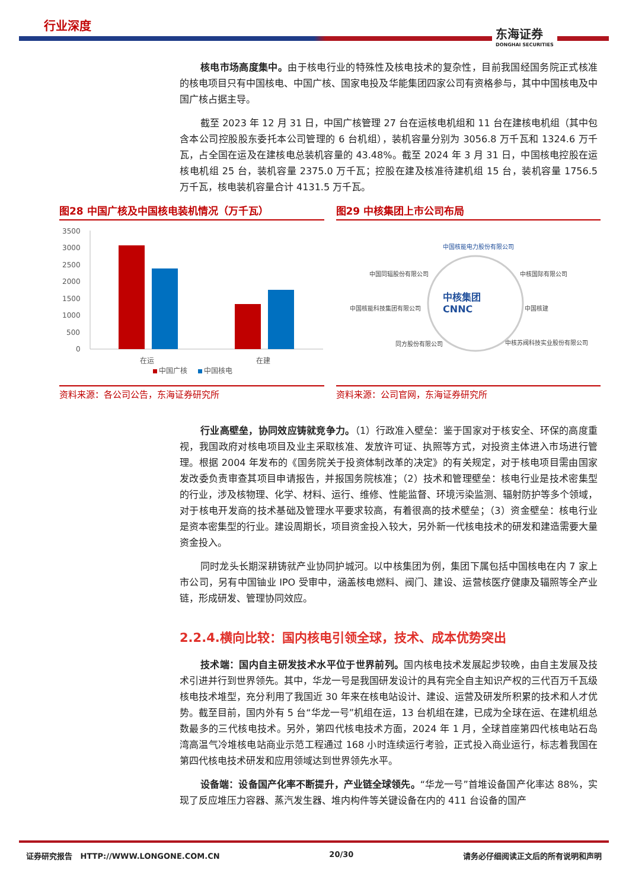行业深度
东海证券
DONGHAI SECURITIES
核电市场高度集中。由于核电行业的特殊性及核电技术的复杂性，目前我国经国务院正式核准的核电项目只有中国核电、中国广核、国家电投及华能集团四家公司有资格参与，其中中国核电及中国广核占据主导。
截至 2023 年 12 月 31 日，中国广核管理 27 台在运核电机组和 11 台在建核电机组（其中包含本公司控股股东委托本公司管理的 6 台机组），装机容量分别为 3056.8 万千瓦和 1324.6 万千瓦，占全国在运及在建核电总装机容量的 43.48%。截至 2024 年 3 月 31 日，中国核电控股在运核电机组 25 台，装机容量 2375.0 万千瓦；控股在建及核准待建机组 15 台，装机容量 1756.5 万千瓦，核电装机容量合计 4131.5 万千瓦。
图28 中国广核及中国核电装机情况（万千瓦）
3500
3000
2500
2000
1500
1000
500
0
在运
在建
中国广核
中国核电
资料来源：各公司公告，东海证券研究所
图29 中核集团上市公司布局
中核集团
CNNC
中国核能电力股份有限公司
中国同辐股份有限公司
中核国际有限公司
中国核能科技集团有限公司
中国核建
同方股份有限公司
中核苏阀科技实业股份有限公司
资料来源：公司官网，东海证券研究所
行业高壁垒，协同效应铸就竞争力。（1）行政准入壁垒：鉴于国家对于核安全、环保的高度重视，我国政府对核电项目及业主采取核准、发放许可证、执照等方式，对投资主体进入市场进行管理。根据 2004 年发布的《国务院关于投资体制改革的决定》的有关规定，对于核电项目需由国家发改委负责审查其项目申请报告，并报国务院核准；（2）技术和管理壁垒：核电行业是技术密集型的行业，涉及核物理、化学、材料、运行、维修、性能监督、环境污染监测、辐射防护等多个领域，对于核电开发商的技术基础及管理水平要求较高，有着很高的技术壁垒；（3）资金壁垒：核电行业是资本密集型的行业。建设周期长，项目资金投入较大，另外新一代核电技术的研发和建造需要大量资金投入。
同时龙头长期深耕铸就产业协同护城河。以中核集团为例，集团下属包括中国核电在内 7 家上市公司，另有中国铀业 IPO 受审中，涵盖核电燃料、阀门、建设、运营核医疗健康及辐照等全产业链，形成研发、管理协同效应。
2.2.4.横向比较：国内核电引领全球，技术、成本优势突出
技术端：国内自主研发技术水平位于世界前列。国内核电技术发展起步较晚，由自主发展及技术引进并行到世界领先。其中，华龙一号是我国研发设计的具有完全自主知识产权的三代百万千瓦级核电技术堆型，充分利用了我国近 30 年来在核电站设计、建设、运营及研发所积累的技术和人才优势。截至目前，国内外有 5 台“华龙一号”机组在运，13 台机组在建，已成为全球在运、在建机组总数最多的三代核电技术。另外，第四代核电技术方面，2024 年 1 月，全球首座第四代核电站石岛湾高温气冷堆核电站商业示范工程通过 168 小时连续运行考验，正式投入商业运行，标志着我国在第四代核电技术研发和应用领域达到世界领先水平。
设备端：设备国产化率不断提升，产业链全球领先。“华龙一号”首堆设备国产化率达 88%，实现了反应堆压力容器、蒸汽发生器、堆内构件等关键设备在内的 411 台设备的国产
证券研究报告 HTTP://WWW.LONGONE.COM.CN 20/30 请务必仔细阅读正文后的所有说明和声明